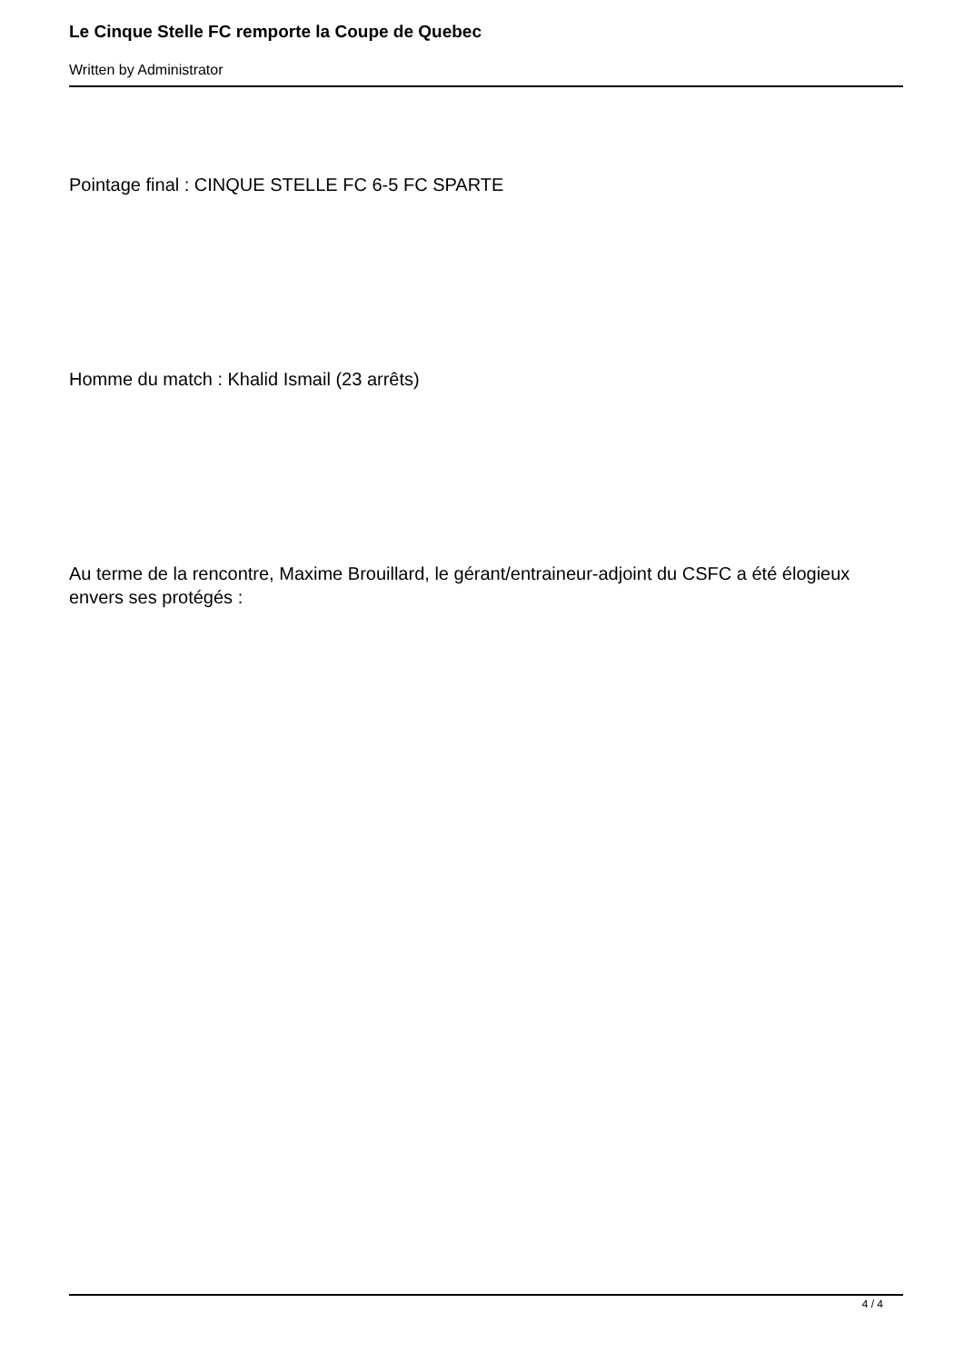Le Cinque Stelle FC remporte la Coupe de Quebec
Written by Administrator
Pointage final : CINQUE STELLE FC 6-5 FC SPARTE
Homme du match : Khalid Ismail (23 arrêts)
Au terme de la rencontre, Maxime Brouillard, le gérant/entraineur-adjoint du CSFC a été élogieux envers ses protégés :
4 / 4